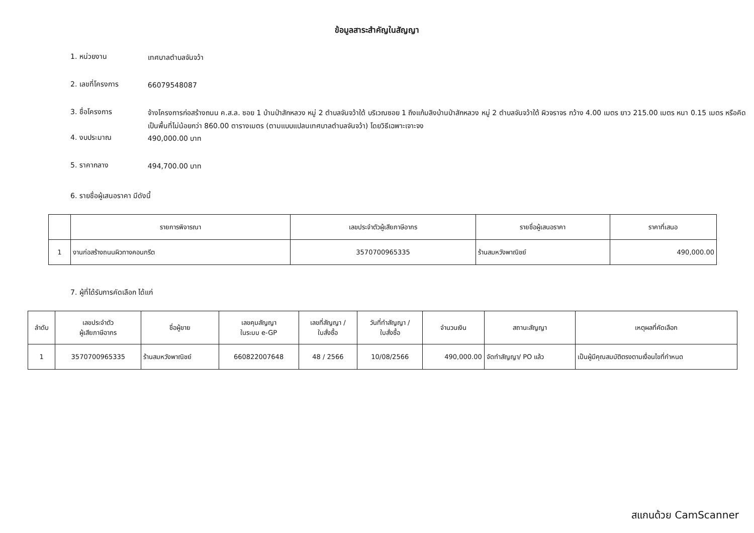ข้อมูลสาระสำคัญในสัญญา
1. หน่วยงาน
เทศบาลตำบลจันจว้า
2. เลขที่โครงการ
66079548087
3. ชื่อโครงการ
จ้างโครงการก่อสร้างถนน ค.ส.ล. ซอย 1 บ้านป่าสักหลวง หมู่ 2 ตำบลจันจว้าใต้ บริเวณซอย 1 ถึงแก้มลิงบ้านป่าสักหลวง หมู่ 2 ตำบลจันจว้าใต้ ผิวจราจร กว้าง 4.00 เมตร ยาว 215.00 เมตร หนา 0.15 เมตร หรือคิดเป็นพื้นที่ไม่น้อยกว่า 860.00 ตารางเมตร (ตามแบบแปลนเทศบาลตำบลจันจว้า) โดยวิธีเฉพาะเจาะจง
4. งบประมาณ
490,000.00 บาท
5. ราคากลาง
494,700.00 บาท
6. รายชื่อผู้เสนอราคา มีดังนี้
| | รายการพิจารณา | เลขประจำตัวผู้เสียภาษีอากร | รายชื่อผู้เสนอราคา | ราคาที่เสนอ |
| --- | --- | --- | --- | --- |
| 1 | งานก่อสร้างถนนผิวทางคอนกรีต | 3570700965335 | ร้านสมหวังพาณิชย์ | 490,000.00 |
7. ผู้ที่ได้รับการคัดเลือก ได้แก่
| ลำดับ | เลขประจำตัว ผู้เสียภาษีอากร | ชื่อผู้ขาย | เลขคุมสัญญา ในระบบ e-GP | เลขที่สัญญา / ใบสั่งซื้อ | วันที่ทำสัญญา / ใบสั่งซื้อ | จำนวนเงิน | สถานะสัญญา | เหตุผลที่คัดเลือก |
| --- | --- | --- | --- | --- | --- | --- | --- | --- |
| 1 | 3570700965335 | ร้านสมหวังพาณิชย์ | 660822007648 | 48 / 2566 | 10/08/2566 | 490,000.00 | จัดทำสัญญา/ PO แล้ว | เป็นผู้มีคุณสมบัติตรงตามเงื่อนไขที่กำหนด |
สแกนด้วย CamScanner